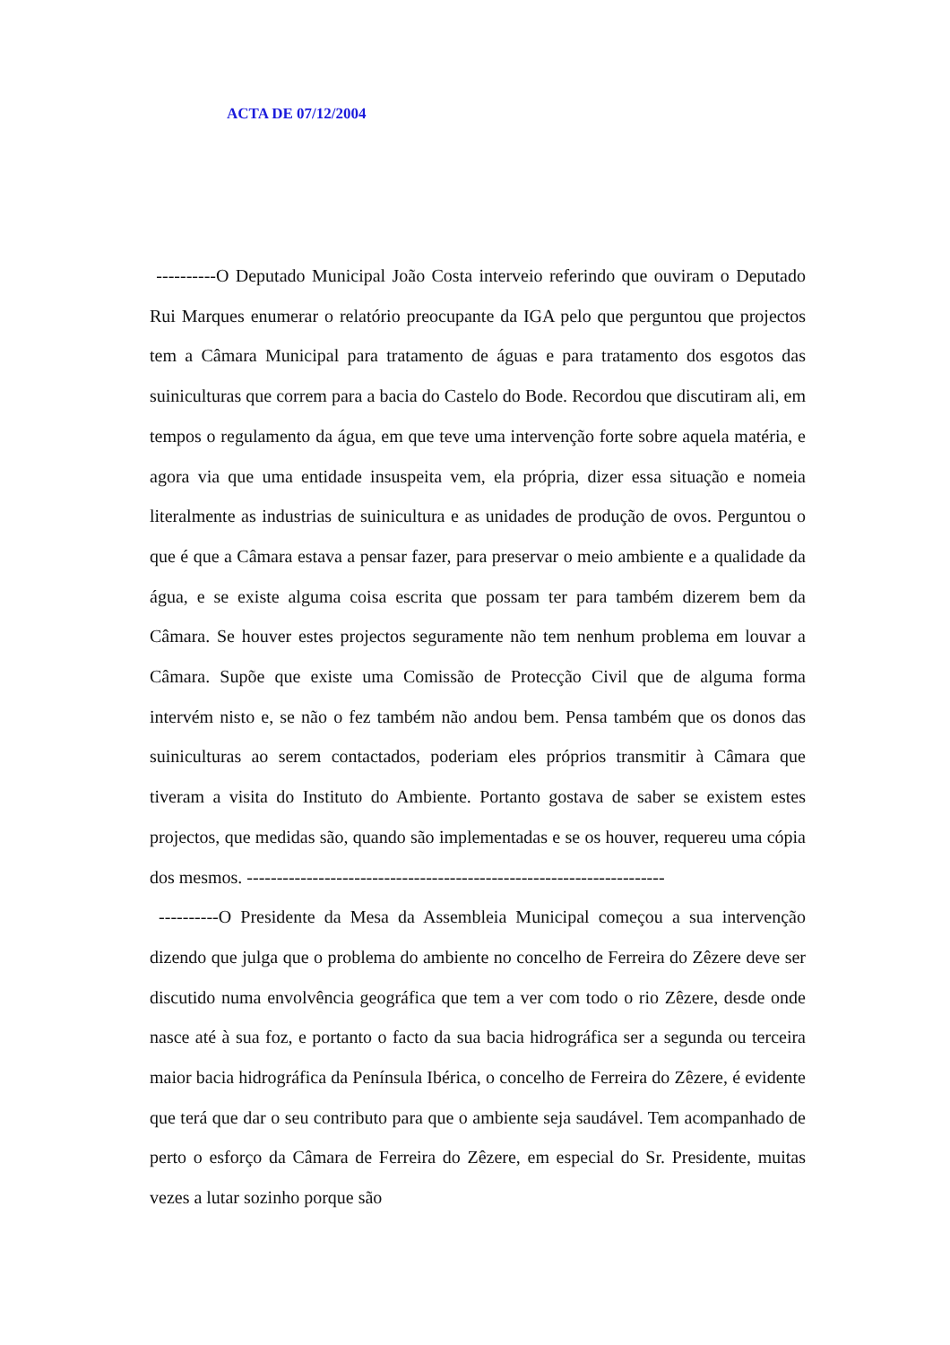ACTA DE 07/12/2004
----------O Deputado Municipal João Costa interveio referindo que ouviram o Deputado Rui Marques enumerar o relatório preocupante da IGA pelo que perguntou que projectos tem a Câmara Municipal para tratamento de águas e para tratamento dos esgotos das suiniculturas que correm para a bacia do Castelo do Bode. Recordou que discutiram ali, em tempos o regulamento da água, em que teve uma intervenção forte sobre aquela matéria, e agora via que uma entidade insuspeita vem, ela própria, dizer essa situação e nomeia literalmente as industrias de suinicultura e as unidades de produção de ovos. Perguntou o que é que a Câmara estava a pensar fazer, para preservar o meio ambiente e a qualidade da água, e se existe alguma coisa escrita que possam ter para também dizerem bem da Câmara. Se houver estes projectos seguramente não tem nenhum problema em louvar a Câmara. Supõe que existe uma Comissão de Protecção Civil que de alguma forma intervém nisto e, se não o fez também não andou bem. Pensa também que os donos das suiniculturas ao serem contactados, poderiam eles próprios transmitir à Câmara que tiveram a visita do Instituto do Ambiente. Portanto gostava de saber se existem estes projectos, que medidas são, quando são implementadas e se os houver, requereu uma cópia dos mesmos. ----------------------------------------------------------------------
----------O Presidente da Mesa da Assembleia Municipal começou a sua intervenção dizendo que julga que o problema do ambiente no concelho de Ferreira do Zêzere deve ser discutido numa envolvência geográfica que tem a ver com todo o rio Zêzere, desde onde nasce até à sua foz, e portanto o facto da sua bacia hidrográfica ser a segunda ou terceira maior bacia hidrográfica da Península Ibérica, o concelho de Ferreira do Zêzere, é evidente que terá que dar o seu contributo para que o ambiente seja saudável. Tem acompanhado de perto o esforço da Câmara de Ferreira do Zêzere, em especial do Sr. Presidente, muitas vezes a lutar sozinho porque são